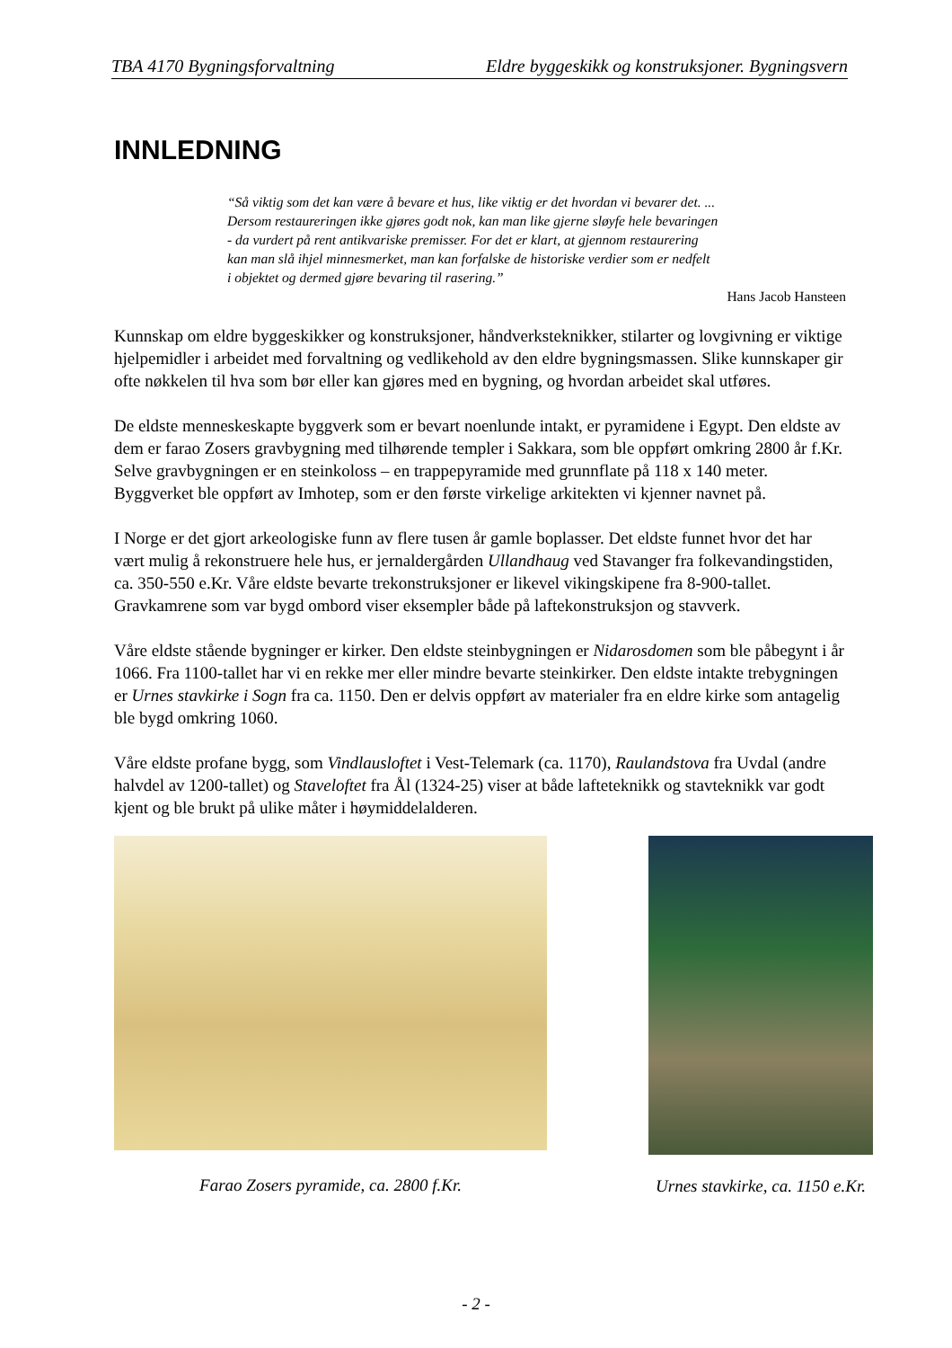TBA 4170 Bygningsforvaltning Eldre byggeskikk og konstruksjoner. Bygningsvern
INNLEDNING
“Så viktig som det kan være å bevare et hus, like viktig er det hvordan vi bevarer det. ...
Dersom restaureringen ikke gjøres godt nok, kan man like gjerne sløyfe hele bevaringen
- da vurdert på rent antikvariske premisser. For det er klart, at gjennom restaurering
kan man slå ihjel minnesmerket, man kan forfalske de historiske verdier som er nedfelt
i objektet og dermed gjøre bevaring til rasering.”
Hans Jacob Hansteen
Kunnskap om eldre byggeskikker og konstruksjoner, håndverksteknikker, stilarter og lovgivning er viktige hjelpemidler i arbeidet med forvaltning og vedlikehold av den eldre bygningsmassen. Slike kunnskaper gir ofte nøkkelen til hva som bør eller kan gjøres med en bygning, og hvordan arbeidet skal utføres.
De eldste menneskeskapte byggverk som er bevart noenlunde intakt, er pyramidene i Egypt. Den eldste av dem er farao Zosers gravbygning med tilhørende templer i Sakkara, som ble oppført omkring 2800 år f.Kr. Selve gravbygningen er en steinkoloss – en trappepyramide med grunnflate på 118 x 140 meter. Byggverket ble oppført av Imhotep, som er den første virkelige arkitekten vi kjenner navnet på.
I Norge er det gjort arkeologiske funn av flere tusen år gamle boplasser. Det eldste funnet hvor det har vært mulig å rekonstruere hele hus, er jernaldergården Ullandhaug ved Stavanger fra folkevandingstiden, ca. 350-550 e.Kr. Våre eldste bevarte trekonstruksjoner er likevel vikingskipene fra 8-900-tallet. Gravkamrene som var bygd ombord viser eksempler både på laftekonstruksjon og stavverk.
Våre eldste stående bygninger er kirker. Den eldste steinbygningen er Nidarosdomen som ble påbegynt i år 1066. Fra 1100-tallet har vi en rekke mer eller mindre bevarte steinkirker. Den eldste intakte trebygningen er Urnes stavkirke i Sogn fra ca. 1150. Den er delvis oppført av materialer fra en eldre kirke som antagelig ble bygd omkring 1060.
Våre eldste profane bygg, som Vindlausloftet i Vest-Telemark (ca. 1170), Raulandstova fra Uvdal (andre halvdel av 1200-tallet) og Staveloftet fra Ål (1324-25) viser at både lafteteknikk og stavteknikk var godt kjent og ble brukt på ulike måter i høymiddelalderen.
Farao Zosers pyramide, ca. 2800 f.Kr.
Urnes stavkirke, ca. 1150 e.Kr.
- 2 -